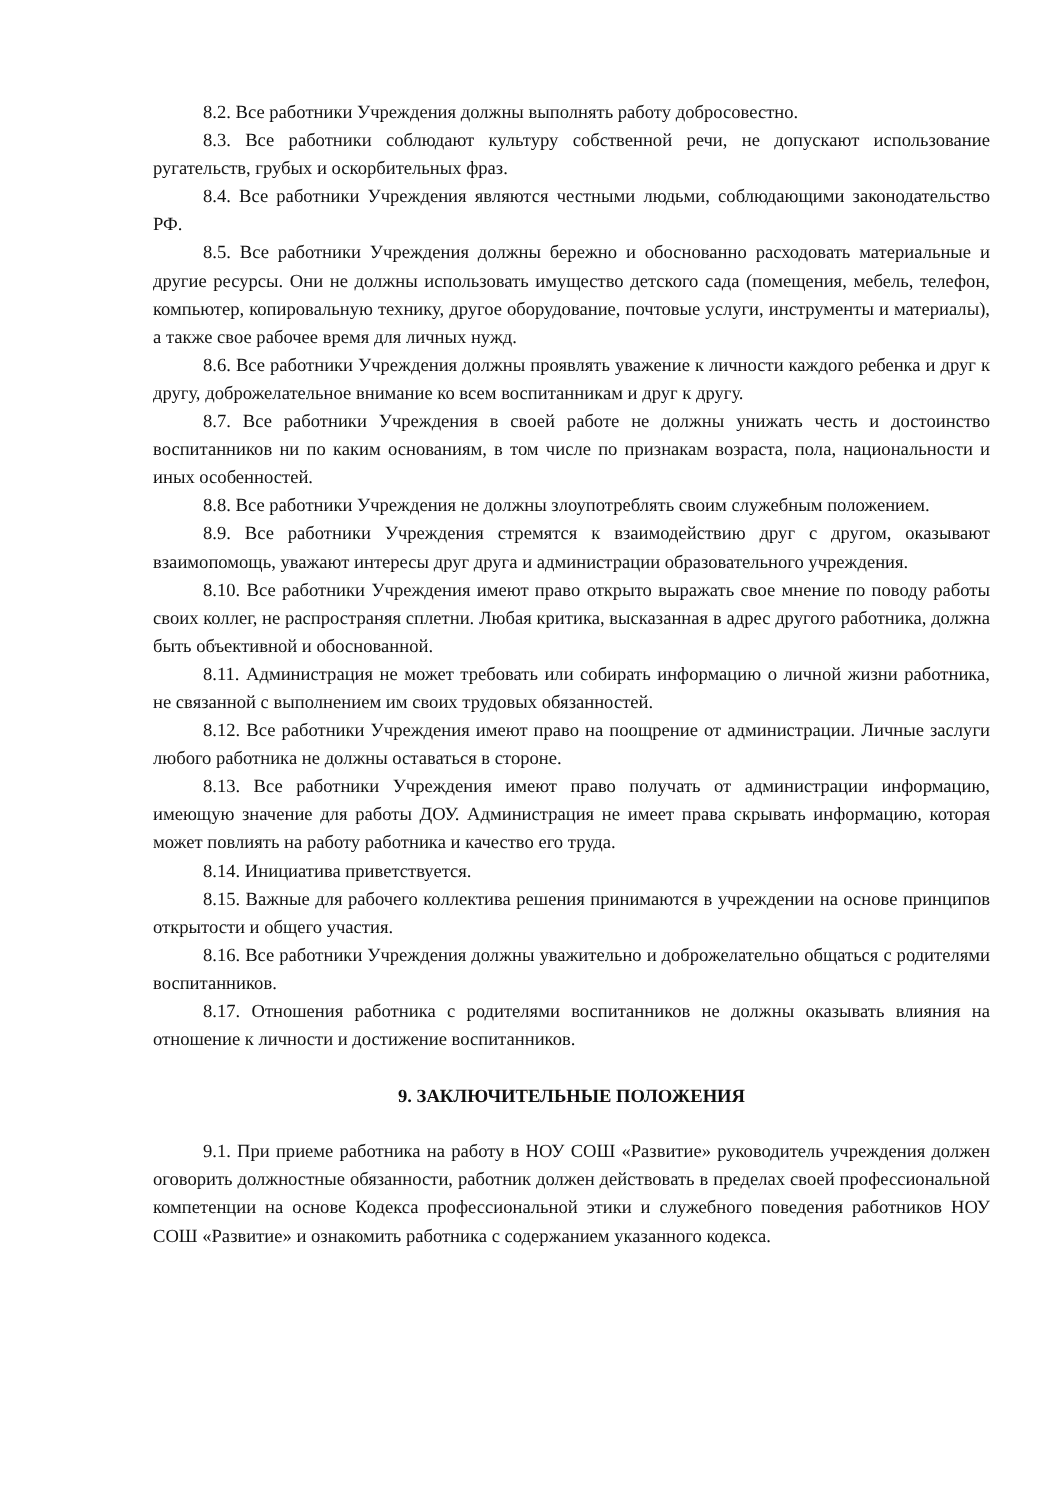8.2. Все работники Учреждения должны выполнять работу добросовестно.
8.3. Все работники соблюдают культуру собственной речи, не допускают использование ругательств, грубых и оскорбительных фраз.
8.4. Все работники Учреждения являются честными людьми, соблюдающими законодательство РФ.
8.5. Все работники Учреждения должны бережно и обоснованно расходовать материальные и другие ресурсы. Они не должны использовать имущество детского сада (помещения, мебель, телефон, компьютер, копировальную технику, другое оборудование, почтовые услуги, инструменты и материалы), а также свое рабочее время для личных нужд.
8.6. Все работники Учреждения должны проявлять уважение к личности каждого ребенка и друг к другу, доброжелательное внимание ко всем воспитанникам и друг к другу.
8.7. Все работники Учреждения в своей работе не должны унижать честь и достоинство воспитанников ни по каким основаниям, в том числе по признакам возраста, пола, национальности и иных особенностей.
8.8. Все работники Учреждения не должны злоупотреблять своим служебным положением.
8.9. Все работники Учреждения стремятся к взаимодействию друг с другом, оказывают взаимопомощь, уважают интересы друг друга и администрации образовательного учреждения.
8.10. Все работники Учреждения имеют право открыто выражать свое мнение по поводу работы своих коллег, не распространяя сплетни. Любая критика, высказанная в адрес другого работника, должна быть объективной и обоснованной.
8.11. Администрация не может требовать или собирать информацию о личной жизни работника, не связанной с выполнением им своих трудовых обязанностей.
8.12. Все работники Учреждения имеют право на поощрение от администрации. Личные заслуги любого работника не должны оставаться в стороне.
8.13. Все работники Учреждения имеют право получать от администрации информацию, имеющую значение для работы ДОУ. Администрация не имеет права скрывать информацию, которая может повлиять на работу работника и качество его труда.
8.14. Инициатива приветствуется.
8.15. Важные для рабочего коллектива решения принимаются в учреждении на основе принципов открытости и общего участия.
8.16. Все работники Учреждения должны уважительно и доброжелательно общаться с родителями воспитанников.
8.17. Отношения работника с родителями воспитанников не должны оказывать влияния на отношение к личности и достижение воспитанников.
9. ЗАКЛЮЧИТЕЛЬНЫЕ ПОЛОЖЕНИЯ
9.1. При приеме работника на работу в НОУ СОШ «Развитие» руководитель учреждения должен оговорить должностные обязанности, работник должен действовать в пределах своей профессиональной компетенции на основе Кодекса профессиональной этики и служебного поведения работников НОУ СОШ «Развитие» и ознакомить работника с содержанием указанного кодекса.